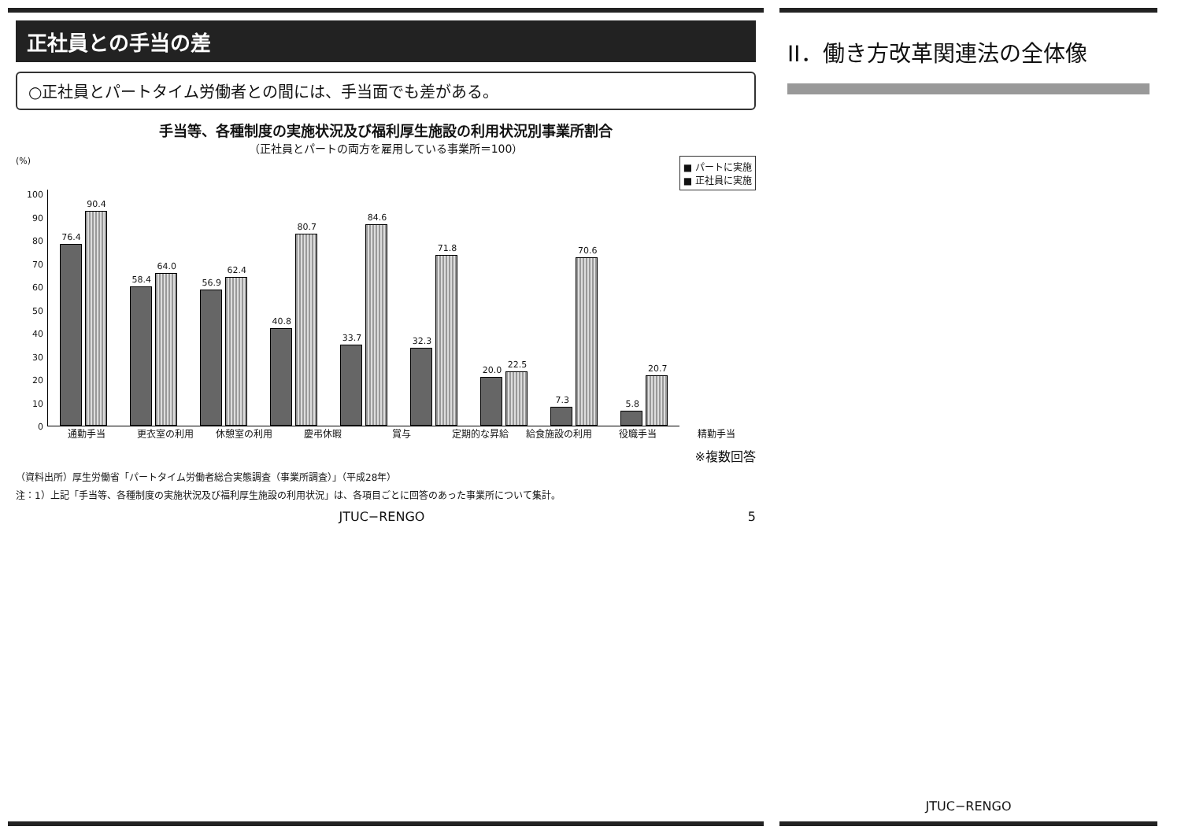正社員との手当の差
○正社員とパートタイム労働者との間には、手当面でも差がある。
手当等、各種制度の実施状況及び福利厚生施設の利用状況別事業所割合
（正社員とパートの両方を雇用している事業所＝100）
■ パートに実施
■ 正社員に実施
(%)
0
10
20
30
40
50
60
70
80
90
100
76.4
90.4
58.4
64.0
56.9
62.4
40.8
80.7
33.7
84.6
32.3
71.8
20.0
22.5
7.3
70.6
5.8
20.7
通勤手当 更衣室の利用 休憩室の利用 慶弔休暇 賞与 定期的な昇給 給食施設の利用 役職手当 精勤手当
※複数回答
（資料出所）厚生労働省「パートタイム労働者総合実態調査（事業所調査）」（平成28年）
注：1）上記「手当等、各種制度の実施状況及び福利厚生施設の利用状況」は、各項目ごとに回答のあった事業所について集計。
JTUC−RENGO 5
II．働き方改革関連法の全体像
JTUC−RENGO